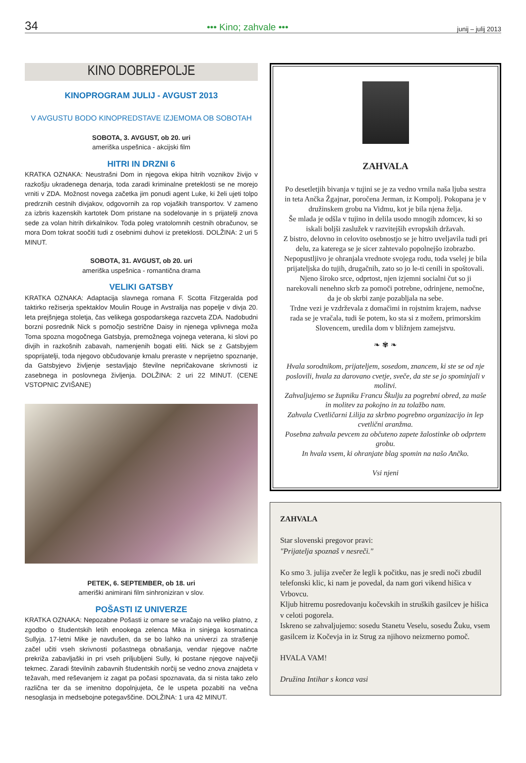34 ••• Kino; zahvale ••• junij – julij 2013
KINO DOBREPOLJE
KINOPROGRAM JULIJ - AVGUST 2013
V AVGUSTU BODO KINOPREDSTAVE IZJEMOMA OB SOBOTAH
SOBOTA, 3. AVGUST, ob 20. uri
ameriška uspešnica - akcijski film
HITRI IN DRZNI 6
KRATKA OZNAKA: Neustrašni Dom in njegova ekipa hitrih voznikov živijo v razkošju ukradenega denarja, toda zaradi kriminalne preteklosti se ne morejo vrniti v ZDA. Možnost novega začetka jim ponudi agent Luke, ki želi ujeti tolpo predrznih cestnih divjakov, odgovornih za rop vojaških transportov. V zameno za izbris kazenskih kartotek Dom pristane na sodelovanje in s prijatelji znova sede za volan hitrih dirkalnikov. Toda poleg vratolomnih cestnih obračunov, se mora Dom tokrat soočiti tudi z osebnimi duhovi iz preteklosti. DOLŽINA: 2 uri 5 MINUT.
SOBOTA, 31. AVGUST, ob 20. uri
ameriška uspešnica - romantična drama
VELIKI GATSBY
KRATKA OZNAKA: Adaptacija slavnega romana F. Scotta Fitzgeralda pod taktirko režiserja spektaklov Moulin Rouge in Avstralija nas popelje v divja 20. leta prejšnjega stoletja, čas velikega gospodarskega razcveta ZDA. Nadobudni borzni posrednik Nick s pomočjo sestrične Daisy in njenega vplivnega moža Toma spozna mogočnega Gatsbyja, premožnega vojnega veterana, ki slovi po divjih in razkošnih zabavah, namenjenih bogati eliti. Nick se z Gatsbyjem spoprijatelji, toda njegovo občudovanje kmalu preraste v neprijetno spoznanje, da Gatsbyjevo življenje sestavljajo številne nepričakovane skrivnosti iz zasebnega in poslovnega življenja. DOLŽINA: 2 uri 22 MINUT. (CENE VSTOPNIC ZVIŠANE)
PETEK, 6. SEPTEMBER, ob 18. uri
ameriški animirani film sinhroniziran v slov.
POŠASTI IZ UNIVERZE
KRATKA OZNAKA: Nepozabne Pošasti iz omare se vračajo na veliko platno, z zgodbo o študentskih letih enookega zelenca Mika in sinjega kosmatinca Sullyja. 17-letni Mike je navdušen, da se bo lahko na univerzi za strašenje začel učiti vseh skrivnosti pošastnega obnašanja, vendar njegove načrte prekriža zabavljaški in pri vseh priljubljeni Sully, ki postane njegove največji tekmec. Zaradi številnih zabavnih študentskih norčij se vedno znova znajdeta v težavah, med reševanjem iz zagat pa počasi spoznavata, da si nista tako zelo različna ter da se imenitno dopolnjujeta, če le uspeta pozabiti na večna nesoglasja in medsebojne potegavščine. DOLŽINA: 1 ura 42 MINUT.
ZAHVALA
Po desetletjih bivanja v tujini se je za vedno vrnila naša ljuba sestra in teta Ančka Žgajnar, poročena Jerman, iz Kompolj. Pokopana je v družinskem grobu na Vidmu, kot je bila njena želja.
Še mlada je odšla v tujino in delila usodo mnogih zdomcev, ki so iskali boljši zaslužek v razvitejših evropskih državah.
Z bistro, delovno in celovito osebnostjo se je hitro uveljavila tudi pri delu, za katerega se je sicer zahtevalo popolnejšo izobrazbo.
Nepopustljivo je ohranjala vrednote svojega rodu, toda vselej je bila prijateljska do tujih, drugačnih, zato so jo le-ti cenili in spoštovali.
Njeno široko srce, odprtost, njen izjemni socialni čut so ji narekovali nenehno skrb za pomoči potrebne, odrinjene, nemočne, da je ob skrbi zanje pozabljala na sebe.
Trdne vezi je vzdrževala z domačimi in rojstnim krajem, nadvse rada se je vračala, tudi še potem, ko sta si z možem, primorskim Slovencem, uredila dom v bližnjem zamejstvu.
❧ ✾ ❧
Hvala sorodnikom, prijateljem, sosedom, znancem, ki ste se od nje poslovili, hvala za darovano cvetje, sveče, da ste se jo spominjali v molitvi.
Zahvaljujemo se župniku Francu Škulju za pogrebni obred, za maše in molitev za pokojno in za tolažbo nam.
Zahvala Cvetličarni Lilija za skrbno pogrebno organizacijo in lep cvetlični aranžma.
Posebna zahvala pevcem za občuteno zapete žalostinke ob odprtem grobu.
In hvala vsem, ki ohranjate blag spomin na našo Ančko.
Vsi njeni
ZAHVALA
Star slovenski pregovor pravi:
"Prijatelja spoznaš v nesreči."
Ko smo 3. julija zvečer že legli k počitku, nas je sredi noči zbudil telefonski klic, ki nam je povedal, da nam gori vikend hišica v Vrbovcu.
Kljub hitremu posredovanju kočevskih in struških gasilcev je hišica v celoti pogorela.
Iskreno se zahvaljujemo: sosedu Stanetu Veselu, sosedu Žuku, vsem gasilcem iz Kočevja in iz Strug za njihovo neizmerno pomoč.
HVALA VAM!
Družina Intihar s konca vasi